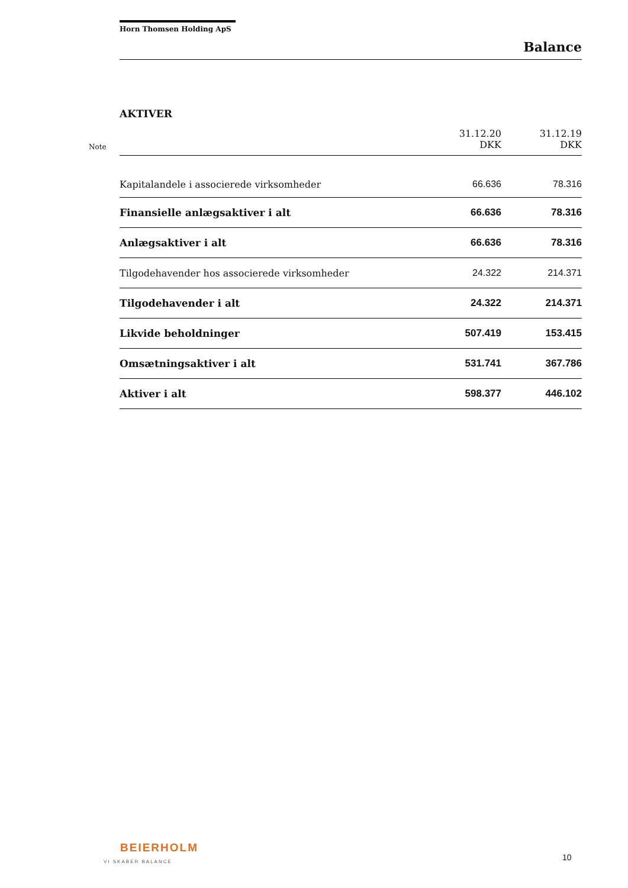Horn Thomsen Holding ApS
Balance
AKTIVER
| Note | | 31.12.20 DKK | 31.12.19 DKK |
| --- | --- | --- | --- |
| | Kapitalandele i associerede virksomheder | 66.636 | 78.316 |
| | Finansielle anlægsaktiver i alt | 66.636 | 78.316 |
| | Anlægsaktiver i alt | 66.636 | 78.316 |
| | Tilgodehavender hos associerede virksomheder | 24.322 | 214.371 |
| | Tilgodehavender i alt | 24.322 | 214.371 |
| | Likvide beholdninger | 507.419 | 153.415 |
| | Omsætningsaktiver i alt | 531.741 | 367.786 |
| | Aktiver i alt | 598.377 | 446.102 |
BEIERHOLM
VI SKABER BALANCE
10